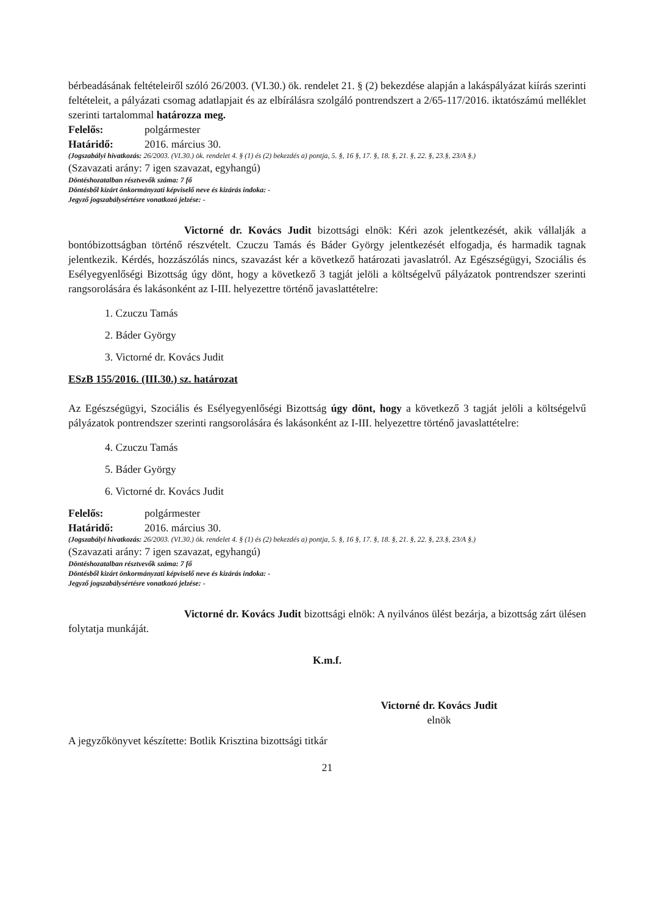bérbeadásának feltételeiről szóló 26/2003. (VI.30.) ök. rendelet 21. § (2) bekezdése alapján a lakáspályázat kiírás szerinti feltételeit, a pályázati csomag adatlapjait és az elbírálásra szolgáló pontrendszert a 2/65-117/2016. iktatószámú melléklet szerinti tartalommal határozza meg.
Felelős: polgármester
Határidő: 2016. március 30.
(Jogszabályi hivatkozás: 26/2003. (VI.30.) ök. rendelet 4. § (1) és (2) bekezdés a) pontja, 5. §, 16 §, 17. §, 18. §, 21. §, 22. §, 23.§, 23/A §.)
(Szavazati arány: 7 igen szavazat, egyhangú)
Döntéshozatalban résztvevők száma: 7 fő
Döntésből kizárt önkormányzati képviselő neve és kizárás indoka: -
Jegyző jogszabálysértésre vonatkozó jelzése: -
Victorné dr. Kovács Judit bizottsági elnök: Kéri azok jelentkezését, akik vállalják a bontóbizottságban történő részvételt. Czuczu Tamás és Báder György jelentkezését elfogadja, és harmadik tagnak jelentkezik. Kérdés, hozzászólás nincs, szavazást kér a következő határozati javaslatról. Az Egészségügyi, Szociális és Esélyegyenlőségi Bizottság úgy dönt, hogy a következő 3 tagját jelöli a költségelvű pályázatok pontrendszer szerinti rangsorolására és lakásonként az I-III. helyezettre történő javaslattételre:
1. Czuczu Tamás
2. Báder György
3. Victorné dr. Kovács Judit
ESzB 155/2016. (III.30.) sz. határozat
Az Egészségügyi, Szociális és Esélyegyenlőségi Bizottság úgy dönt, hogy a következő 3 tagját jelöli a költségelvű pályázatok pontrendszer szerinti rangsorolására és lakásonként az I-III. helyezettre történő javaslattételre:
4. Czuczu Tamás
5. Báder György
6. Victorné dr. Kovács Judit
Felelős: polgármester
Határidő: 2016. március 30.
(Jogszabályi hivatkozás: 26/2003. (VI.30.) ök. rendelet 4. § (1) és (2) bekezdés a) pontja, 5. §, 16 §, 17. §, 18. §, 21. §, 22. §, 23.§, 23/A §.)
(Szavazati arány: 7 igen szavazat, egyhangú)
Döntéshozatalban résztvevők száma: 7 fő
Döntésből kizárt önkormányzati képviselő neve és kizárás indoka: -
Jegyző jogszabálysértésre vonatkozó jelzése: -
Victorné dr. Kovács Judit bizottsági elnök: A nyilvános ülést bezárja, a bizottság zárt ülésen folytatja munkáját.
K.m.f.
Victorné dr. Kovács Judit
elnök
A jegyzőkönyvet készítette: Botlik Krisztina bizottsági titkár
21